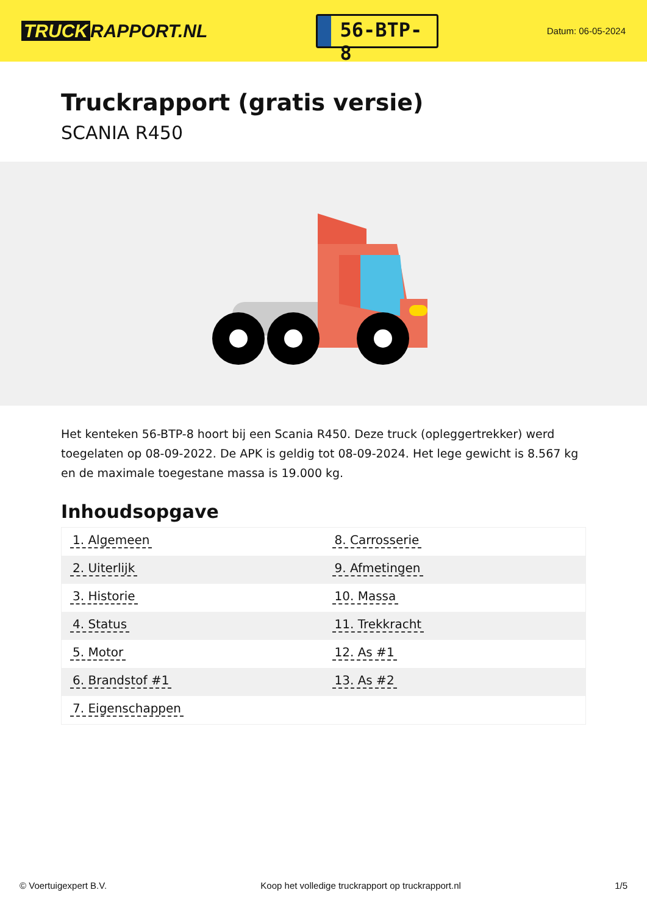TRUCK RAPPORT.NL
56-BTP-8
Datum: 06-05-2024
Truckrapport (gratis versie)
SCANIA R450
Het kenteken 56-BTP-8 hoort bij een Scania R450. Deze truck (opleggertrekker) werd toegelaten op 08-09-2022. De APK is geldig tot 08-09-2024. Het lege gewicht is 8.567 kg en de maximale toegestane massa is 19.000 kg.
Inhoudsopgave
| 1. Algemeen | 8. Carrosserie |
| 2. Uiterlijk | 9. Afmetingen |
| 3. Historie | 10. Massa |
| 4. Status | 11. Trekkracht |
| 5. Motor | 12. As #1 |
| 6. Brandstof #1 | 13. As #2 |
| 7. Eigenschappen | |
© Voertuigexpert B.V. Koop het volledige truckrapport op truckrapport.nl 1/5